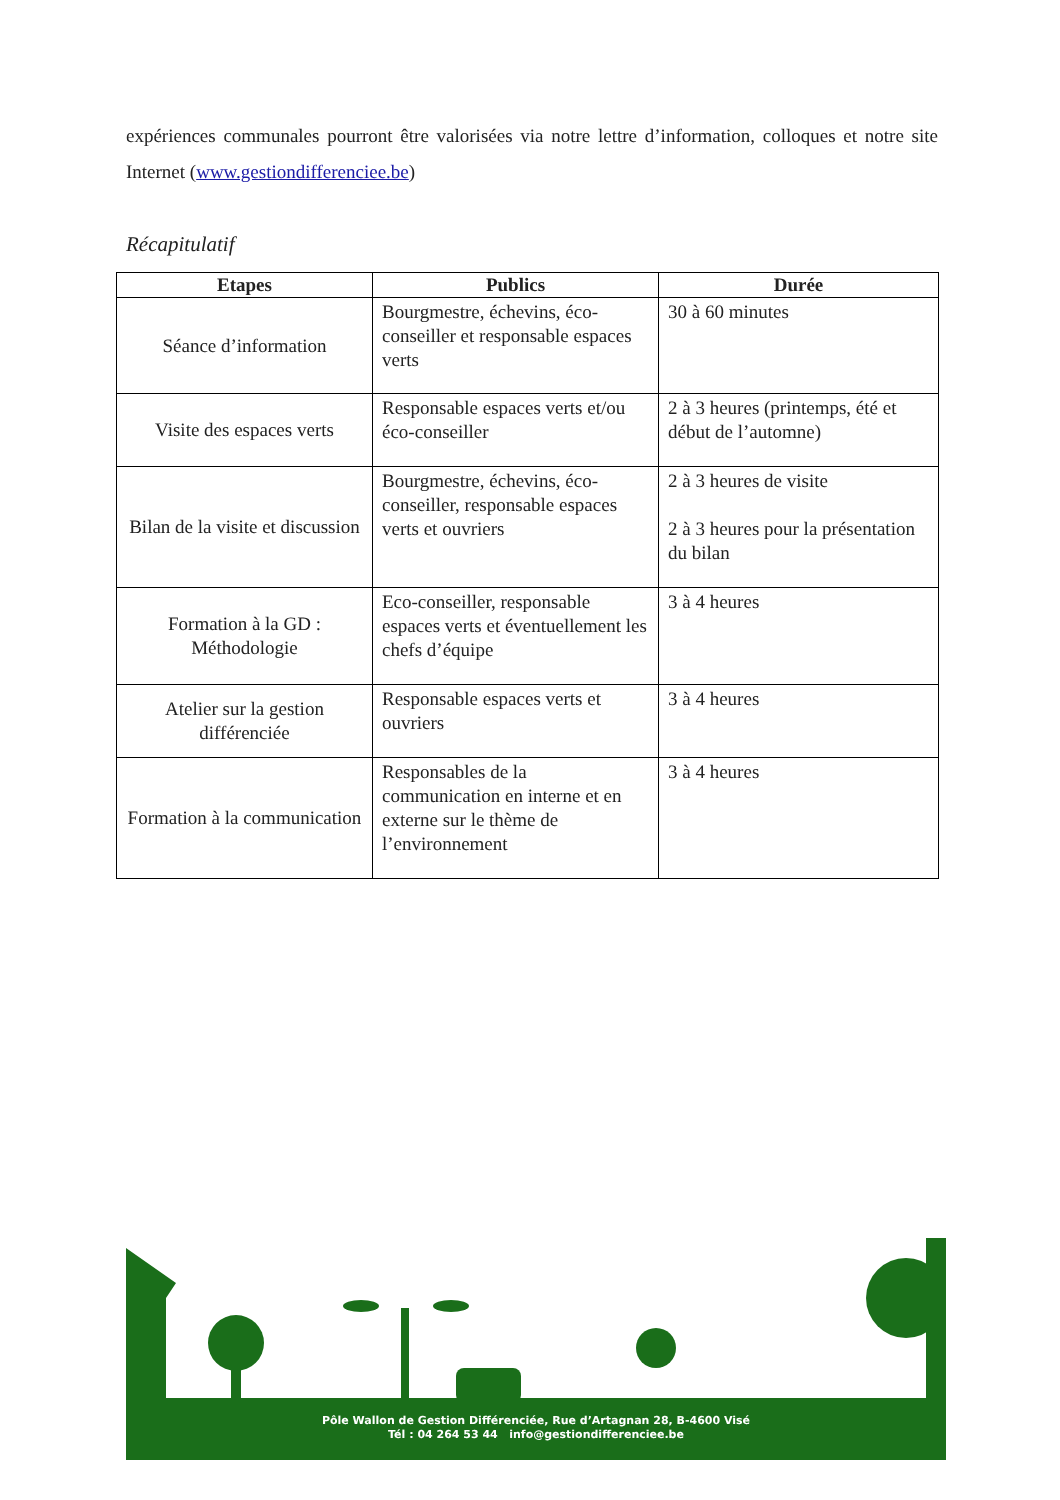expériences communales pourront être valorisées via notre lettre d’information, colloques et notre site Internet (www.gestiondifferenciee.be)
Récapitulatif
| Etapes | Publics | Durée |
| --- | --- | --- |
| Séance d’information | Bourgmestre, échevins, éco-conseiller et responsable espaces verts | 30 à 60 minutes |
| Visite des espaces verts | Responsable espaces verts et/ou éco-conseiller | 2 à 3 heures (printemps, été et début de l’automne) |
| Bilan de la visite et discussion | Bourgmestre, échevins, éco-conseiller, responsable espaces verts et ouvriers | 2 à 3 heures de visite 2 à 3 heures pour la présentation du bilan |
| Formation à la GD : Méthodologie | Eco-conseiller, responsable espaces verts et éventuellement les chefs d’équipe | 3 à 4 heures |
| Atelier sur la gestion différenciée | Responsable espaces verts et ouvriers | 3 à 4 heures |
| Formation à la communication | Responsables de la communication en interne et en externe sur le thème de l’environnement | 3 à 4 heures |
Pôle Wallon de Gestion Différenciée, Rue d’Artagnan 28, B-4600 Visé
Tél : 04 264 53 44 info@gestiondifferenciee.be